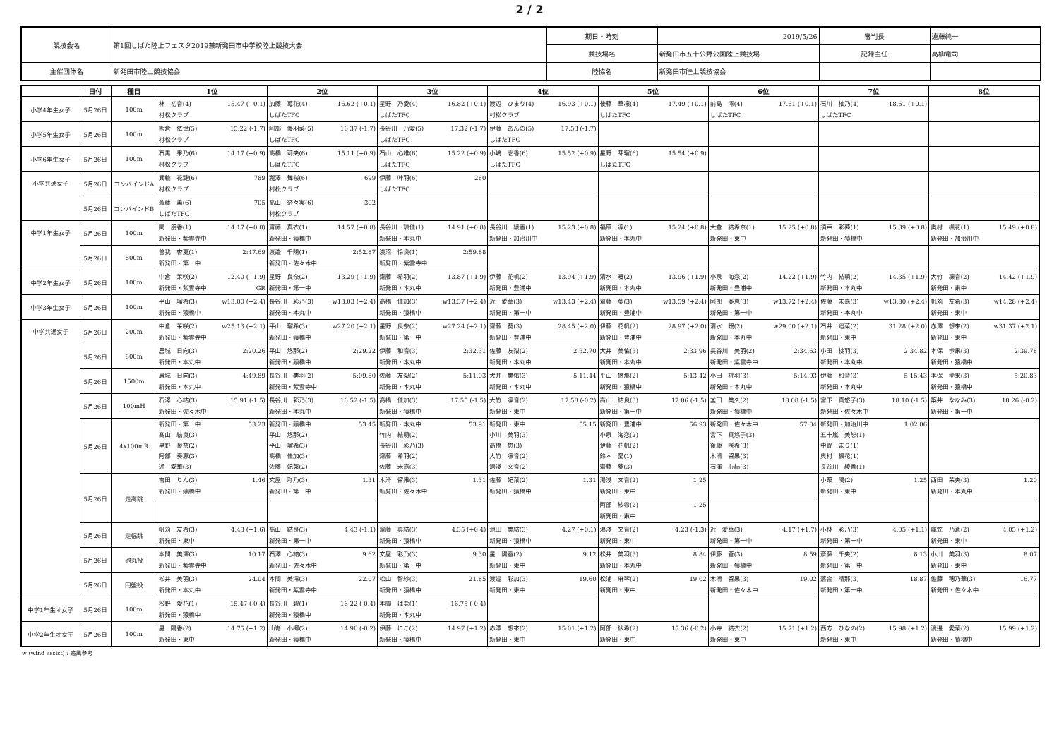2 / 2
| 競技会名 | 第1回しばた陸上フェスタ2019兼新発田市中学校陸上競技大会 | 期日・時刻 | 2019/5/26 | 審判長 | 遠藤純一 |
| | | 競技場名 | 新発田市五十公野公園陸上競技場 | 記録主任 | 高柳竜司 |
| 主催団体名 | 新発田市陸上競技協会 | 陸協名 | 新発田市陸上競技協会 | | |
| | 日付 | 種目 | 1位 | 2位 | 3位 | 4位 | 5位 | 6位 | 7位 | 8位 |
| --- | --- | --- | --- | --- | --- | --- | --- | --- | --- | --- |
| 小学4年生女子 | 5月26日 | 100m | 林 初音(4) 15.47 (+0.1) 村松クラブ | 加藤 苺花(4) 16.62 (+0.1) しばたTFC | 星野 乃愛(4) 16.82 (+0.1) しばたTFC | 渡辺 ひまり(4) 16.93 (+0.1) 村松クラブ | 後藤 華凛(4) 17.49 (+0.1) しばたTFC | 前島 澪(4) 17.61 (+0.1) しばたTFC | 石川 柚乃(4) 18.61 (+0.1) しばたTFC | |
| 小学5年生女子 | 5月26日 | 100m | 熊倉 依世(5) 15.22 (-1.7) 村松クラブ | 阿部 優羽菜(5) 16.37 (-1.7) しばたTFC | 長谷川 乃愛(5) 17.32 (-1.7) しばたTFC | 伊藤 あんの(5) 17.53 (-1.7) しばたTFC | | | | |
| 小学6年生女子 | 5月26日 | 100m | 石黒 果乃(6) 14.17 (+0.9) 村松クラブ | 高橋 莉央(6) 15.11 (+0.9) しばたTFC | 石山 心唯(6) 15.22 (+0.9) しばたTFC | 小嶋 壱香(6) 15.52 (+0.9) しばたTFC | 星野 芽瑠(6) 15.54 (+0.9) しばたTFC | | | |
| 小学共通女子 | 5月26日 | コンバインドA | 箕輪 花漣(6) 789 村松クラブ | 瀧澤 舞桜(6) 699 村松クラブ | 伊藤 叶羽(6) 280 しばたTFC | | | | | |
| | 5月26日 | コンバインドB | 斎藤 薫(6) 705 しばたTFC | 高山 奈々実(6) 302 村松クラブ | | | | | | |
| 中学1年生女子 | 5月26日 | 100m | 関 朋香(1) 14.17 (+0.8) 新発田・紫雲寺中 | 齋藤 真衣(1) 14.57 (+0.8) 新発田・猿橋中 | 長谷川 璃佳(1) 14.91 (+0.8) 新発田・本丸中 | 長谷川 綾香(1) 15.23 (+0.8) 新発田・加治川中 | 福原 凜(1) 15.24 (+0.8) 新発田・本丸中 | 大倉 結希奈(1) 15.25 (+0.8) 新発田・東中 | 須戸 彩夢(1) 15.39 (+0.8) 新発田・猿橋中 | 奥村 楓花(1) 15.49 (+0.8) 新発田・加治川中 |
| | 5月26日 | 800m | 曽我 杏夏(1) 2:47.69 新発田・第一中 | 渡邉 千陽(1) 2:52.87 新発田・佐々木中 | 浅沼 怜良(1) 2:59.88 新発田・紫雲寺中 | | | | | |
| 中学2年生女子 | 5月26日 | 100m | 中倉 茉咲(2) 12.40 (+1.9) 新発田・紫雲寺中 GR | 星野 良奈(2) 13.29 (+1.9) 新発田・第一中 | 齋藤 希羽(2) 13.87 (+1.9) 新発田・本丸中 | 伊藤 花帆(2) 13.94 (+1.9) 新発田・豊浦中 | 清水 暖(2) 13.96 (+1.9) 新発田・本丸中 | 小泉 海恋(2) 14.22 (+1.9) 新発田・豊浦中 | 竹内 結萌(2) 14.35 (+1.9) 新発田・本丸中 | 大竹 凜音(2) 14.42 (+1.9) 新発田・東中 |
| 中学3年生女子 | 5月26日 | 100m | 平山 瑠希(3) w13.00 (+2.4) 新発田・猿橋中 | 長谷川 彩乃(3) w13.03 (+2.4) 新発田・本丸中 | 髙橋 佳加(3) w13.37 (+2.4) 新発田・猿橋中 | 近 愛華(3) w13.43 (+2.4) 新発田・第一中 | 齋藤 葵(3) w13.59 (+2.4) 新発田・豊浦中 | 阿部 奏恵(3) w13.72 (+2.4) 新発田・第一中 | 佐藤 未嘉(3) w13.80 (+2.4) 新発田・本丸中 | 帆苅 友希(3) w14.28 (+2.4) 新発田・東中 |
| 中学共通女子 | 5月26日 | 200m | 中倉 茉咲(2) w25.13 (+2.1) 新発田・紫雲寺中 | 平山 瑠希(3) w27.20 (+2.1) 新発田・猿橋中 | 星野 良奈(2) w27.24 (+2.1) 新発田・第一中 | 齋藤 葵(3) 28.45 (+2.0) 新発田・豊浦中 | 伊藤 花帆(2) 28.97 (+2.0) 新発田・豊浦中 | 清水 暖(2) w29.00 (+2.1) 新発田・本丸中 | 石井 遥菜(2) 31.28 (+2.0) 新発田・東中 | 赤澤 想來(2) w31.37 (+2.1) 新発田・東中 |
| | 5月26日 | 800m | 居城 日向(3) 2:20.26 新発田・本丸中 | 平山 悠那(2) 2:29.22 新発田・猿橋中 | 伊藤 和音(3) 2:32.31 新発田・本丸中 | 佐藤 友梨(2) 2:32.70 新発田・本丸中 | 犬井 美佑(3) 2:33.96 新発田・本丸中 | 長谷川 美羽(2) 2:34.63 新発田・紫雲寺中 | 小田 桃羽(3) 2:34.82 新発田・本丸中 | 本保 歩果(3) 2:39.78 新発田・猿橋中 |
| | 5月26日 | 1500m | 居城 日向(3) 4:49.89 新発田・本丸中 | 長谷川 美羽(2) 5:09.80 新発田・紫雲寺中 | 佐藤 友梨(2) 5:11.03 新発田・本丸中 | 犬井 美佑(3) 5:11.44 新発田・本丸中 | 平山 悠那(2) 5:13.42 新発田・猿橋中 | 小田 桃羽(3) 5:14.93 新発田・本丸中 | 伊藤 和音(3) 5:15.43 新発田・本丸中 | 本保 歩果(3) 5:20.83 新発田・猿橋中 |
| | 5月26日 | 100mH | 石澤 心結(3) 15.91 (-1.5) 新発田・佐々木中 | 長谷川 彩乃(3) 16.52 (-1.5) 新発田・本丸中 | 髙橋 佳加(3) 17.55 (-1.5) 新発田・猿橋中 | 大竹 凜音(2) 17.58 (-0.2) 新発田・東中 | 髙山 結良(3) 17.86 (-1.5) 新発田・第一中 | 釜田 美久(2) 18.08 (-1.5) 新発田・猿橋中 | 宮下 真悠子(3) 18.10 (-1.5) 新発田・佐々木中 | 築井 ななみ(3) 18.26 (-0.2) 新発田・第一中 |
| | 5月26日 | 4x100mR | 新発田・第一中 53.23 髙山 結良(3) 星野 良奈(2) 阿部 奏恵(3) 近 愛華(3) | 新発田・猿橋中 53.45 平山 悠那(2) 平山 瑠希(3) 髙橋 佳加(3) 佐藤 妃菜(2) | 新発田・本丸中 53.91 竹内 結萌(2) 長谷川 彩乃(3) 齋藤 希羽(2) 佐藤 未嘉(3) | 新発田・東中 55.15 小川 美羽(3) 髙橋 悠(3) 大竹 凜音(2) 湯淺 文音(2) | 新発田・豊浦中 56.93 小泉 海恋(2) 伊藤 花帆(2) 鈴木 愛(1) 齋藤 葵(3) | 新発田・佐々木中 57.04 宮下 真悠子(3) 後藤 咲希(3) 木滑 留果(3) 石澤 心結(3) | 新発田・加治川中 1:02.06 五十嵐 美恕(1) 中野 まり(1) 奥村 楓花(1) 長谷川 綾香(1) | |
| | 5月26日 | 走高跳 | 吉田 りん(3) 1.46 新発田・猿橋中 | 文屋 彩乃(3) 1.31 新発田・第一中 | 木滑 留果(3) 1.31 新発田・佐々木中 | 佐藤 妃菜(2) 1.31 新発田・猿橋中 | 湯淺 文音(2) 1.25 新発田・東中 | | 小栗 陽(2) 1.25 新発田・東中 | 西田 茉央(3) 1.20 新発田・本丸中 |
| | | | | | | | 阿部 紗希(2) 1.25 新発田・東中 | | | |
| | 5月26日 | 走幅跳 | 帆苅 友希(3) 4.43 (+1.6) 新発田・東中 | 髙山 結良(3) 4.43 (-1.1) 新発田・第一中 | 齋藤 真結(3) 4.35 (+0.4) 新発田・猿橋中 | 池田 美結(3) 4.27 (+0.1) 新発田・猿橋中 | 湯淺 文音(2) 4.23 (-1.3) 新発田・東中 | 近 愛華(3) 4.17 (+1.7) 新発田・第一中 | 小林 彩乃(3) 4.05 (+1.1) 新発田・第一中 | 織笠 乃蒼(2) 4.05 (+1.2) 新発田・東中 |
| | 5月26日 | 砲丸投 | 本間 美澪(3) 10.17 新発田・紫雲寺中 | 石澤 心結(3) 9.62 新発田・佐々木中 | 文屋 彩乃(3) 9.30 新発田・第一中 | 星 陽香(2) 9.12 新発田・東中 | 松井 美羽(3) 8.84 新発田・本丸中 | 伊藤 蒼(3) 8.59 新発田・猿橋中 | 斎藤 千央(2) 8.13 新発田・第一中 | 小川 美羽(3) 8.07 新発田・東中 |
| | 5月26日 | 円盤投 | 松井 美羽(3) 24.04 新発田・本丸中 | 本間 美澪(3) 22.07 新発田・紫雲寺中 | 松山 智紗(3) 21.85 新発田・猿橋中 | 渡邉 彩加(3) 19.60 新発田・東中 | 松浦 麻琴(2) 19.02 新発田・東中 | 木滑 留果(3) 19.02 新発田・佐々木中 | 落合 晴那(3) 18.87 新発田・第一中 | 佐藤 穂乃華(3) 16.77 新発田・佐々木中 |
| 中学1年生オ女子 | 5月26日 | 100m | 松野 愛花(1) 15.47 (-0.4) 新発田・猿橋中 | 長谷川 碧(1) 16.22 (-0.4) 新発田・猿橋中 | 本間 はな(1) 16.75 (-0.4) 新発田・本丸中 | | | | | |
| 中学2年生オ女子 | 5月26日 | 100m | 星 陽香(2) 14.75 (+1.2) 新発田・東中 | 山嵜 小椰(2) 14.96 (-0.2) 新発田・猿橋中 | 伊藤 にこ(2) 14.97 (+1.2) 新発田・猿橋中 | 赤澤 想來(2) 15.01 (+1.2) 新発田・東中 | 阿部 紗希(2) 15.36 (-0.2) 新発田・東中 | 小寺 結衣(2) 15.71 (+1.2) 新発田・東中 | 西方 ひなの(2) 15.98 (+1.2) 新発田・東中 | 渡邊 愛菜(2) 15.99 (+1.2) 新発田・猿橋中 |
w (wind assist) : 追風参考